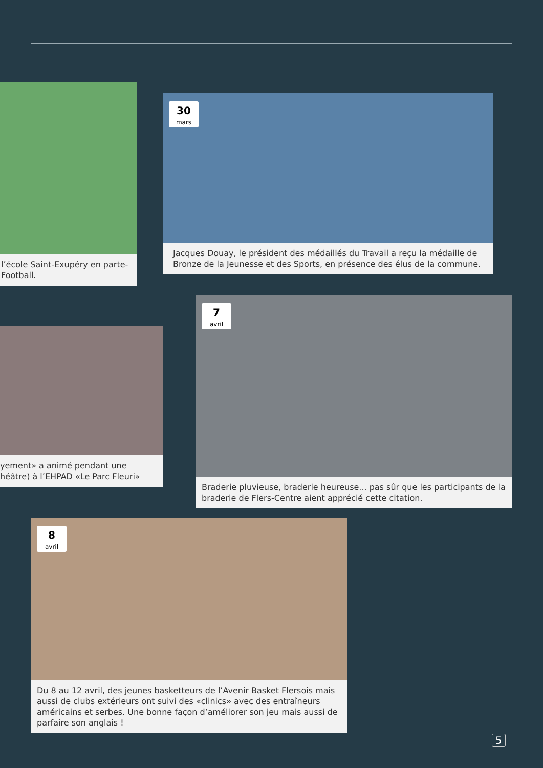l’école Saint-Exupéry en parte-
Football.
30
mars
Jacques Douay, le président des médaillés du Travail a reçu la médaille de Bronze de la Jeunesse et des Sports, en présence des élus de la commune.
yement» a animé pendant une
héâtre) à l’EHPAD «Le Parc Fleuri»
7
avril
Braderie pluvieuse, braderie heureuse... pas sûr que les participants de la braderie de Flers-Centre aient apprécié cette citation.
8
avril
Du 8 au 12 avril, des jeunes basketteurs de l’Avenir Basket Flersois mais aussi de clubs extérieurs ont suivi des «clinics» avec des entraîneurs américains et serbes. Une bonne façon d’améliorer son jeu mais aussi de parfaire son anglais !
5